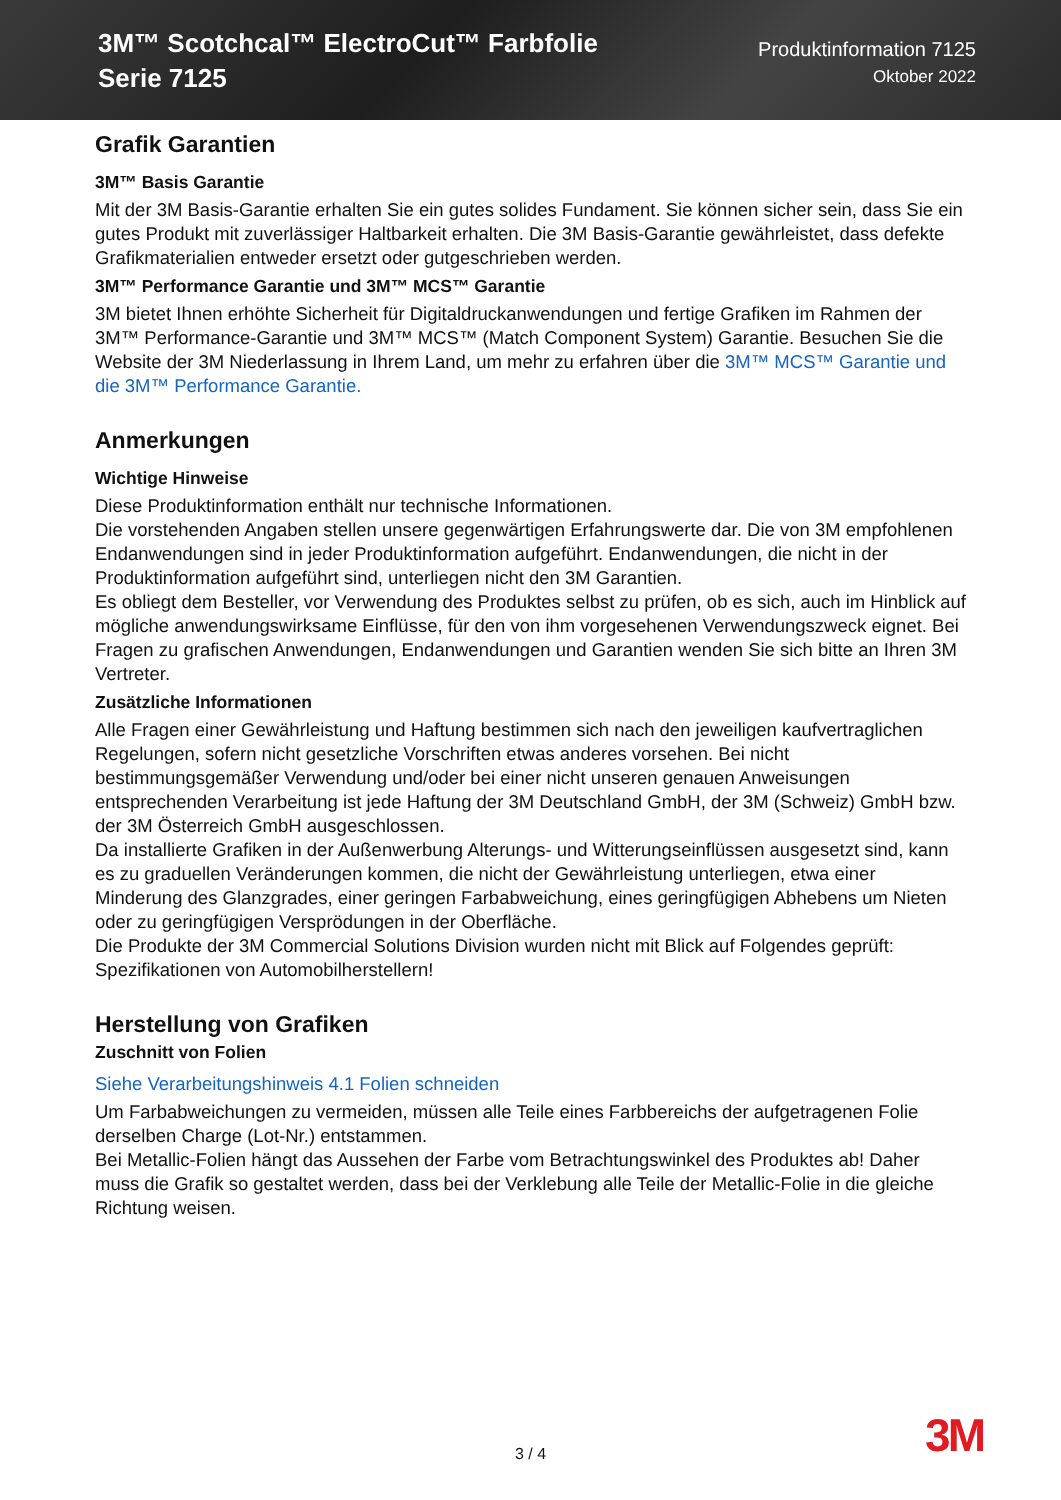3M™ Scotchcal™ ElectroCut™ Farbfolie
Serie 7125
Produktinformation 7125
Oktober 2022
Grafik Garantien
3M™ Basis Garantie
Mit der 3M Basis-Garantie erhalten Sie ein gutes solides Fundament. Sie können sicher sein, dass Sie ein gutes Produkt mit zuverlässiger Haltbarkeit erhalten. Die 3M Basis-Garantie gewährleistet, dass defekte Grafikmaterialien entweder ersetzt oder gutgeschrieben werden.
3M™ Performance Garantie und 3M™ MCS™ Garantie
3M bietet Ihnen erhöhte Sicherheit für Digitaldruckanwendungen und fertige Grafiken im Rahmen der 3M™ Performance-Garantie und 3M™ MCS™ (Match Component System) Garantie. Besuchen Sie die Website der 3M Niederlassung in Ihrem Land, um mehr zu erfahren über die 3M™ MCS™ Garantie und die 3M™ Performance Garantie.
Anmerkungen
Wichtige Hinweise
Diese Produktinformation enthält nur technische Informationen.
Die vorstehenden Angaben stellen unsere gegenwärtigen Erfahrungswerte dar. Die von 3M empfohlenen Endanwendungen sind in jeder Produktinformation aufgeführt. Endanwendungen, die nicht in der Produktinformation aufgeführt sind, unterliegen nicht den 3M Garantien.
Es obliegt dem Besteller, vor Verwendung des Produktes selbst zu prüfen, ob es sich, auch im Hinblick auf mögliche anwendungswirksame Einflüsse, für den von ihm vorgesehenen Verwendungszweck eignet. Bei Fragen zu grafischen Anwendungen, Endanwendungen und Garantien wenden Sie sich bitte an Ihren 3M Vertreter.
Zusätzliche Informationen
Alle Fragen einer Gewährleistung und Haftung bestimmen sich nach den jeweiligen kaufvertraglichen Regelungen, sofern nicht gesetzliche Vorschriften etwas anderes vorsehen. Bei nicht bestimmungsgemäßer Verwendung und/oder bei einer nicht unseren genauen Anweisungen entsprechenden Verarbeitung ist jede Haftung der 3M Deutschland GmbH, der 3M (Schweiz) GmbH bzw. der 3M Österreich GmbH ausgeschlossen.
Da installierte Grafiken in der Außenwerbung Alterungs- und Witterungseinflüssen ausgesetzt sind, kann es zu graduellen Veränderungen kommen, die nicht der Gewährleistung unterliegen, etwa einer Minderung des Glanzgrades, einer geringen Farbabweichung, eines geringfügigen Abhebens um Nieten oder zu geringfügigen Versprödungen in der Oberfläche.
Die Produkte der 3M Commercial Solutions Division wurden nicht mit Blick auf Folgendes geprüft: Spezifikationen von Automobilherstellern!
Herstellung von Grafiken
Zuschnitt von Folien
Siehe Verarbeitungshinweis 4.1 Folien schneiden
Um Farbabweichungen zu vermeiden, müssen alle Teile eines Farbbereichs der aufgetragenen Folie derselben Charge (Lot-Nr.) entstammen.
Bei Metallic-Folien hängt das Aussehen der Farbe vom Betrachtungswinkel des Produktes ab! Daher muss die Grafik so gestaltet werden, dass bei der Verklebung alle Teile der Metallic-Folie in die gleiche Richtung weisen.
3 / 4 3M